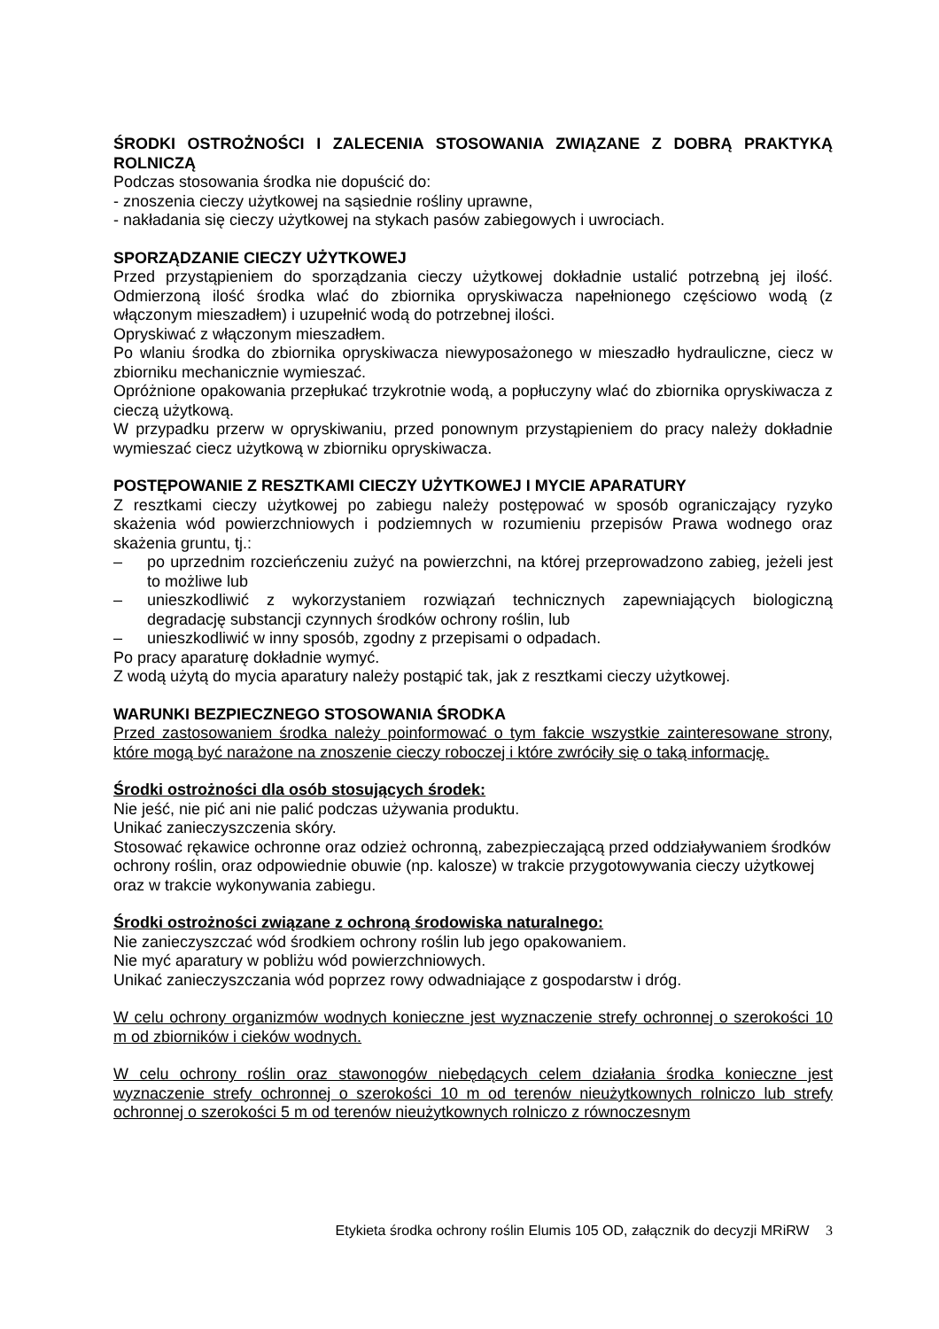ŚRODKI OSTROŻNOŚCI I ZALECENIA STOSOWANIA ZWIĄZANE Z DOBRĄ PRAKTYKĄ ROLNICZĄ
Podczas stosowania środka nie dopuścić do:
- znoszenia cieczy użytkowej na sąsiednie rośliny uprawne,
- nakładania się cieczy użytkowej na stykach pasów zabiegowych i uwrociach.
SPORZĄDZANIE CIECZY UŻYTKOWEJ
Przed przystąpieniem do sporządzania cieczy użytkowej dokładnie ustalić potrzebną jej ilość. Odmierzoną ilość środka wlać do zbiornika opryskiwacza napełnionego częściowo wodą (z włączonym mieszadłem) i uzupełnić wodą do potrzebnej ilości.
Opryskiwać z włączonym mieszadłem.
Po wlaniu środka do zbiornika opryskiwacza niewyposażonego w mieszadło hydrauliczne, ciecz w zbiorniku mechanicznie wymieszać.
Opróżnione opakowania przepłukać trzykrotnie wodą, a popłuczyny wlać do zbiornika opryskiwacza z cieczą użytkową.
W przypadku przerw w opryskiwaniu, przed ponownym przystąpieniem do pracy należy dokładnie wymieszać ciecz użytkową w zbiorniku opryskiwacza.
POSTĘPOWANIE Z RESZTKAMI CIECZY UŻYTKOWEJ I MYCIE APARATURY
Z resztkami cieczy użytkowej po zabiegu należy postępować w sposób ograniczający ryzyko skażenia wód powierzchniowych i podziemnych w rozumieniu przepisów Prawa wodnego oraz skażenia gruntu, tj.:
– po uprzednim rozcieńczeniu zużyć na powierzchni, na której przeprowadzono zabieg, jeżeli jest to możliwe lub
– unieszkodliwić z wykorzystaniem rozwiązań technicznych zapewniających biologiczną degradację substancji czynnych środków ochrony roślin, lub
– unieszkodliwić w inny sposób, zgodny z przepisami o odpadach.
Po pracy aparaturę dokładnie wymyć.
Z wodą użytą do mycia aparatury należy postąpić tak, jak z resztkami cieczy użytkowej.
WARUNKI BEZPIECZNEGO STOSOWANIA ŚRODKA
Przed zastosowaniem środka należy poinformować o tym fakcie wszystkie zainteresowane strony, które mogą być narażone na znoszenie cieczy roboczej i które zwróciły się o taką informację.
Środki ostrożności dla osób stosujących środek:
Nie jeść, nie pić ani nie palić podczas używania produktu.
Unikać zanieczyszczenia skóry.
Stosować rękawice ochronne oraz odzież ochronną, zabezpieczającą przed oddziaływaniem środków ochrony roślin, oraz odpowiednie obuwie (np. kalosze) w trakcie przygotowywania cieczy użytkowej oraz w trakcie wykonywania zabiegu.
Środki ostrożności związane z ochroną środowiska naturalnego:
Nie zanieczyszczać wód środkiem ochrony roślin lub jego opakowaniem.
Nie myć aparatury w pobliżu wód powierzchniowych.
Unikać zanieczyszczania wód poprzez rowy odwadniające z gospodarstw i dróg.
W celu ochrony organizmów wodnych konieczne jest wyznaczenie strefy ochronnej o szerokości 10 m od zbiorników i cieków wodnych.
W celu ochrony roślin oraz stawonogów niebędących celem działania środka konieczne jest wyznaczenie strefy ochronnej o szerokości 10 m od terenów nieużytkownych rolniczo lub strefy ochronnej o szerokości 5 m od terenów nieużytkownych rolniczo z równoczesnym
Etykieta środka ochrony roślin Elumis 105 OD, załącznik do decyzji MRiRW 3